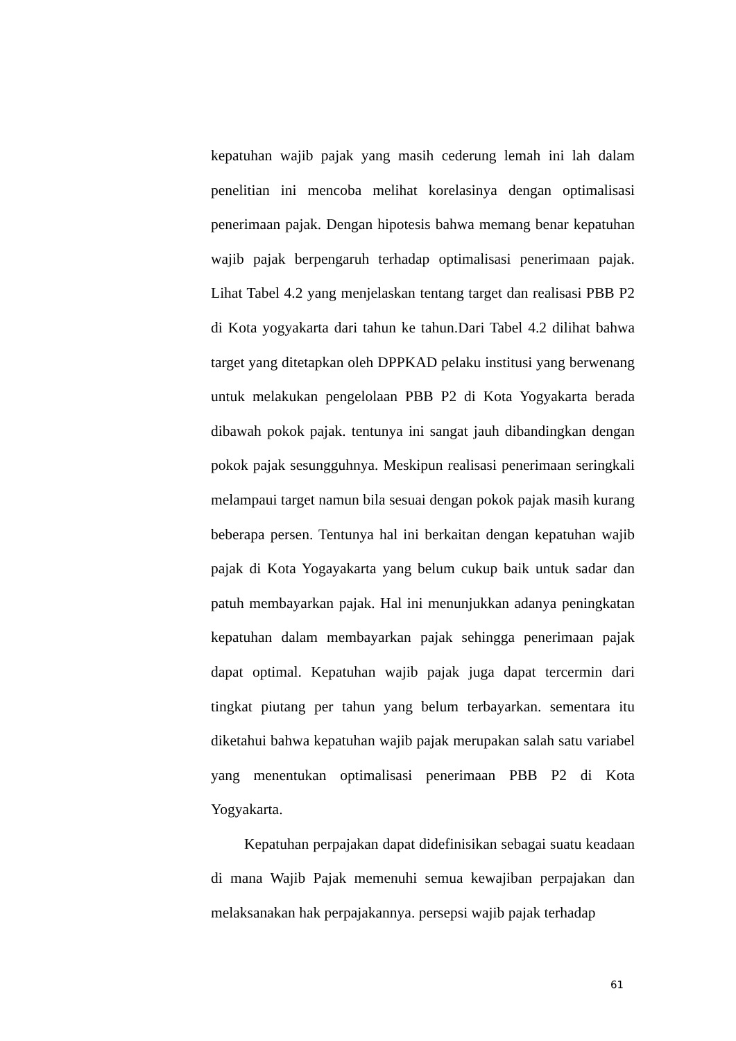kepatuhan wajib pajak yang masih cederung lemah ini lah dalam penelitian ini mencoba melihat korelasinya dengan optimalisasi penerimaan pajak. Dengan hipotesis bahwa memang benar kepatuhan wajib pajak berpengaruh terhadap optimalisasi penerimaan pajak. Lihat Tabel 4.2 yang menjelaskan tentang target dan realisasi PBB P2 di Kota yogyakarta dari tahun ke tahun.Dari Tabel 4.2 dilihat bahwa target yang ditetapkan oleh DPPKAD pelaku institusi yang berwenang untuk melakukan pengelolaan PBB P2 di Kota Yogyakarta berada dibawah pokok pajak. tentunya ini sangat jauh dibandingkan dengan pokok pajak sesungguhnya. Meskipun realisasi penerimaan seringkali melampaui target namun bila sesuai dengan pokok pajak masih kurang beberapa persen. Tentunya hal ini berkaitan dengan kepatuhan wajib pajak di Kota Yogayakarta yang belum cukup baik untuk sadar dan patuh membayarkan pajak. Hal ini menunjukkan adanya peningkatan kepatuhan dalam membayarkan pajak sehingga penerimaan pajak dapat optimal. Kepatuhan wajib pajak juga dapat tercermin dari tingkat piutang per tahun yang belum terbayarkan. sementara itu diketahui bahwa kepatuhan wajib pajak merupakan salah satu variabel yang menentukan optimalisasi penerimaan PBB P2 di Kota Yogyakarta.
Kepatuhan perpajakan dapat didefinisikan sebagai suatu keadaan di mana Wajib Pajak memenuhi semua kewajiban perpajakan dan melaksanakan hak perpajakannya. persepsi wajib pajak terhadap
61